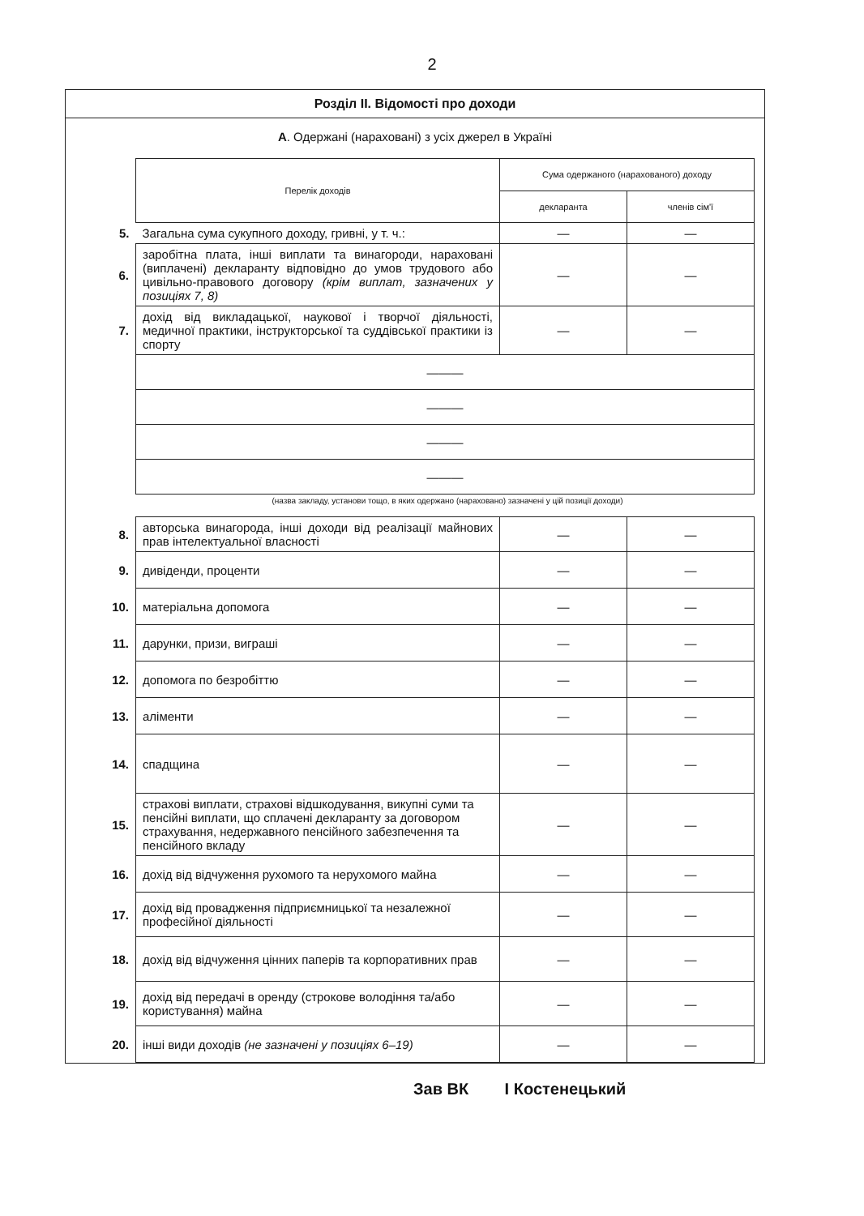2
Розділ ІІ. Відомості про доходи
А. Одержані (нараховані) з усіх джерел в Україні
| | Перелік доходів | Сума одержаного (нарахованого) доходу | |
| | | декларанта | членів сім'ї |
| 5. | Загальна сума сукупного доходу, гривні, у т. ч.: | — | — |
| 6. | заробітна плата, інші виплати та винагороди, нараховані (виплачені) декларанту відповідно до умов трудового або цивільно-правового договору (крім виплат, зазначених у позиціях 7, 8) | — | — |
| 7. | дохід від викладацької, наукової і творчої діяльності, медичної практики, інструкторської та суддівської практики із спорту | — | — |
| | ——— | | |
| | ——— | | |
| | ——— | | |
| | ——— | | |
(назва закладу, установи тощо, в яких одержано (нараховано) зазначені у цій позиції доходи)
| 8. | авторська винагорода, інші доходи від реалізації майнових прав інтелектуальної власності | — | — |
| 9. | дивіденди, проценти | — | — |
| 10. | матеріальна допомога | — | — |
| 11. | дарунки, призи, виграші | — | — |
| 12. | допомога по безробіттю | — | — |
| 13. | аліменти | — | — |
| 14. | спадщина | — | — |
| 15. | страхові виплати, страхові відшкодування, викупні суми та пенсійні виплати, що сплачені декларанту за договором страхування, недержавного пенсійного забезпечення та пенсійного вкладу | — | — |
| 16. | дохід від відчуження рухомого та нерухомого майна | — | — |
| 17. | дохід від провадження підприємницької та незалежної професійної діяльності | — | — |
| 18. | дохід від відчуження цінних паперів та корпоративних прав | — | — |
| 19. | дохід від передачі в оренду (строкове володіння та/або користування) майна | — | — |
| 20. | інші види доходів (не зазначені у позиціях 6–19) | — | — |
Зав ВК І Костенецький